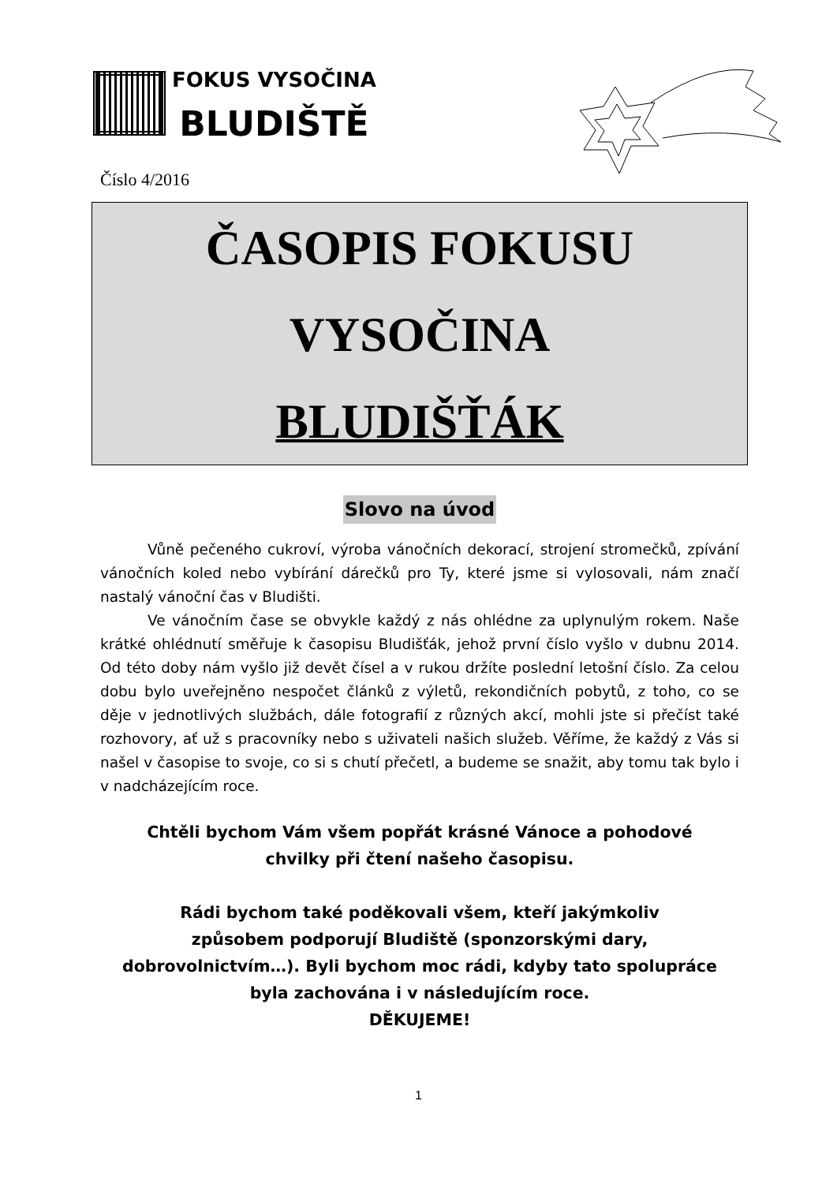FOKUS VYSOČINA
BLUDIŠTĚ
Číslo 4/2016
ČASOPIS FOKUSU
VYSOČINA
BLUDIŠŤÁK
Slovo na úvod
Vůně pečeného cukroví, výroba vánočních dekorací, strojení stromečků, zpívání vánočních koled nebo vybírání dárečků pro Ty, které jsme si vylosovali, nám značí nastalý vánoční čas v Bludišti.
Ve vánočním čase se obvykle každý z nás ohlédne za uplynulým rokem. Naše krátké ohlédnutí směřuje k časopisu Bludišťák, jehož první číslo vyšlo v dubnu 2014. Od této doby nám vyšlo již devět čísel a v rukou držíte poslední letošní číslo. Za celou dobu bylo uveřejněno nespočet článků z výletů, rekondičních pobytů, z toho, co se děje v jednotlivých službách, dále fotografií z různých akcí, mohli jste si přečíst také rozhovory, ať už s pracovníky nebo s uživateli našich služeb. Věříme, že každý z Vás si našel v časopise to svoje, co si s chutí přečetl, a budeme se snažit, aby tomu tak bylo i v nadcházejícím roce.
Chtěli bychom Vám všem popřát krásné Vánoce a pohodové
chvilky při čtení našeho časopisu.
Rádi bychom také poděkovali všem, kteří jakýmkoliv
způsobem podporují Bludiště (sponzorskými dary,
dobrovolnictvím…). Byli bychom moc rádi, kdyby tato spolupráce
byla zachována i v následujícím roce.
DĚKUJEME!
1